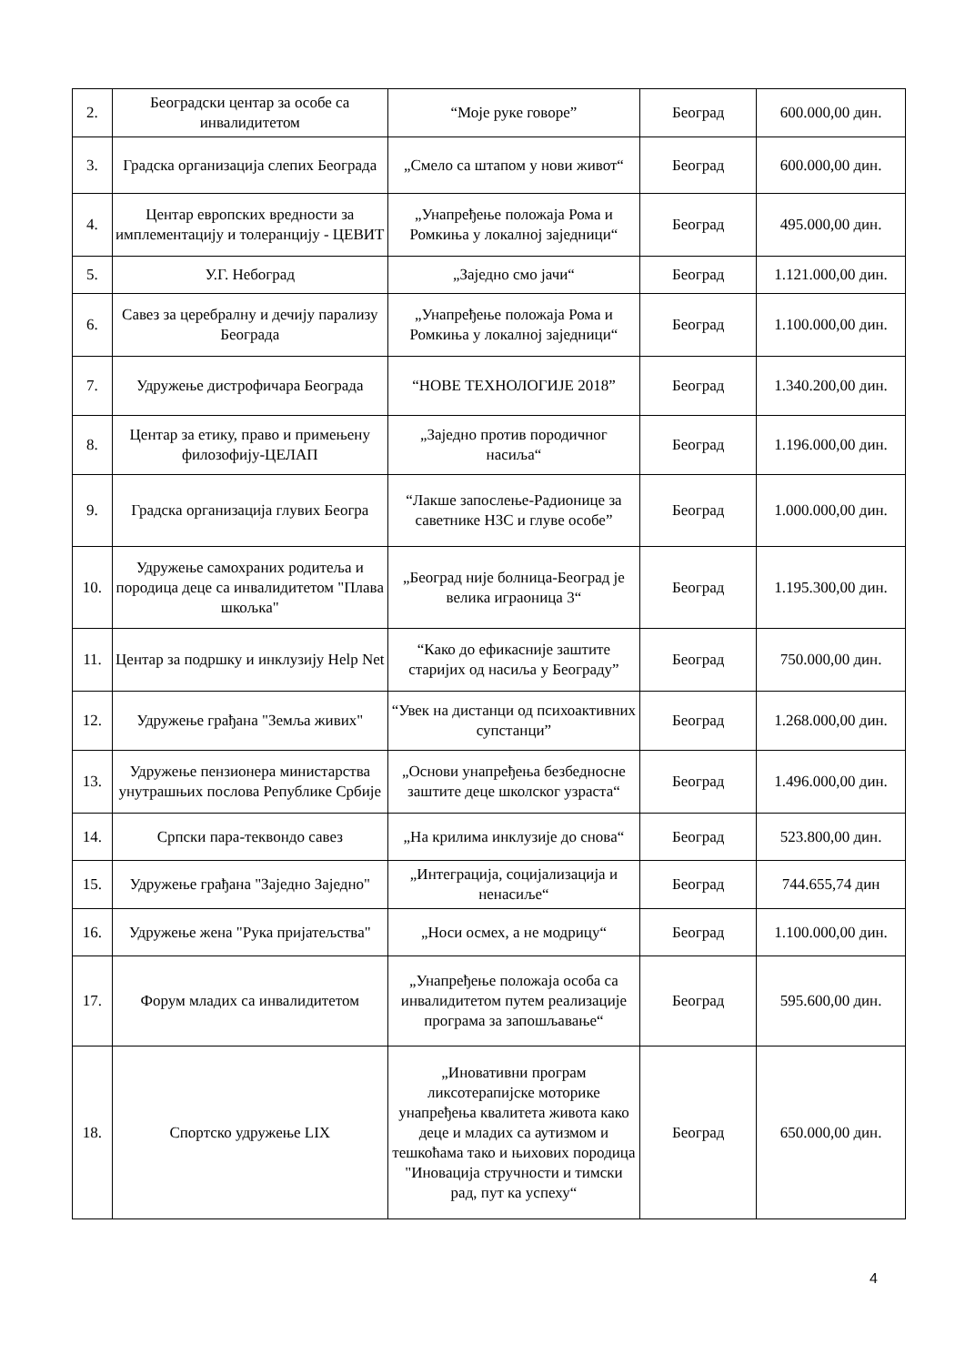| 2. | Београдски центар за особе са инвалидитетом | “Моје руке говоре” | Београд | 600.000,00 дин. |
| 3. | Градска организација слепих Београда | „Смело са штапом у нови живот“ | Београд | 600.000,00 дин. |
| 4. | Центар европских вредности за имплементацију и толеранцију - ЦЕВИТ | „Унапређење положаја Рома и Ромкиња у локалној заједници“ | Београд | 495.000,00 дин. |
| 5. | У.Г. Небоград | „Заједно смо јачи“ | Београд | 1.121.000,00 дин. |
| 6. | Савез за церебралну и дечију парализу Београда | „Унапређење положаја Рома и Ромкиња у локалној заједници“ | Београд | 1.100.000,00 дин. |
| 7. | Удружење дистрофичара Београда | “НОВЕ ТЕХНОЛОГИЈЕ 2018” | Београд | 1.340.200,00 дин. |
| 8. | Центар за етику, право и примењену филозофију-ЦЕЛАП | „Заједно против породичног насиља“ | Београд | 1.196.000,00 дин. |
| 9. | Градска организација глувих Београ | “Лакше запослење-Радионице за саветнике НЗС и глуве особе” | Београд | 1.000.000,00 дин. |
| 10. | Удружење самохраних родитеља и породица деце са инвалидитетом "Плава шкољка" | „Београд није болница-Београд је велика играоница 3“ | Београд | 1.195.300,00 дин. |
| 11. | Центар за подршку и инклузију Help Net | “Како до ефикасније заштите старијих од насиља у Београду” | Београд | 750.000,00 дин. |
| 12. | Удружење грађана "Земља живих" | “Увек на дистанци од психоактивних супстанци” | Београд | 1.268.000,00 дин. |
| 13. | Удружење пензионера министарства унутрашњих послова Републике Србије | „Основи унапређења безбедносне заштите деце школског узраста“ | Београд | 1.496.000,00 дин. |
| 14. | Српски пара-теквондо савез | „На крилима инклузије до снова“ | Београд | 523.800,00 дин. |
| 15. | Удружење грађана "Заједно Заједно" | „Интеграција, социјализација и ненасиље“ | Београд | 744.655,74 дин |
| 16. | Удружење жена "Рука пријатељства" | „Носи осмех, а не модрицу“ | Београд | 1.100.000,00 дин. |
| 17. | Форум младих са инвалидитетом | „Унапређење положаја особа са инвалидитетом путем реализације програма за запошљавање“ | Београд | 595.600,00 дин. |
| 18. | Спортско удружење LIX | „Иновативни програм ликсотерапијске моторике унапређења квалитета живота како деце и младих са аутизмом и тешкоћама тако и њихових породица "Иновација стручности и тимски рад, пут ка успеху“ | Београд | 650.000,00 дин. |
4